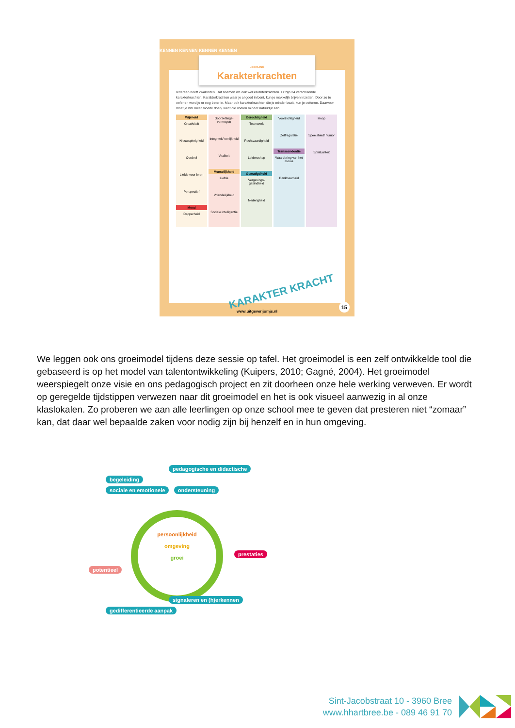KENNEN KENNEN KENNEN KENNEN
LEERLING
Karakterkrachten
Iedereen heeft kwaliteiten. Dat noemen we ook wel karakterkrachten. Er zijn 24 verschillende karakterkrachten. Karakterkrachten waar je al goed in bent, kun je makkelijk blijven inzetten. Door ze te oefenen word je er nog beter in. Maar ook karakterkrachten die je minder bezit, kun je oefenen. Daarvoor moet je wel meer moeite doen, want die voelen minder natuurlijk aan.
Wijsheid
Creativiteit
Nieuwsgierigheid
Oordeel
Liefde voor leren
Perspectief
Moed
Dapperheid
Doorzettings-vermogen
Integriteit/ eerlijkheid
Vitaliteit
Menselijkheid
Liefde
Vriendelijkheid
Sociale intelligentie
Gerechtigheid
Teamwerk
Rechtvaardigheid
Leiderschap
Gematigdheid
Vergevings-gezindheid
Nederigheid
Voorzichtigheid
Zelfregulatie
Transcendentie
Waardering van het mooie
Dankbaarheid
Hoop
Speelsheid/ humor
Spiritualiteit
KARAKTER KRACHT
www.uitgeverijomjs.nl 15
We leggen ook ons groeimodel tijdens deze sessie op tafel. Het groeimodel is een zelf ontwikkelde tool die gebaseerd is op het model van talentontwikkeling (Kuipers, 2010; Gagné, 2004). Het groeimodel weerspiegelt onze visie en ons pedagogisch project en zit doorheen onze hele werking verweven. Er wordt op geregelde tijdstippen verwezen naar dit groeimodel en het is ook visueel aanwezig in al onze klaslokalen. Zo proberen we aan alle leerlingen op onze school mee te geven dat presteren niet “zomaar” kan, dat daar wel bepaalde zaken voor nodig zijn bij henzelf en in hun omgeving.
pedagogische en didactische
begeleiding
sociale en emotionele ondersteuning
persoonlijkheid
omgeving
groei
prestaties
potentieel
signaleren en (h)erkennen
gedifferentieerde aanpak
Sint-Jacobstraat 10 - 3960 Bree
www.hhartbree.be - 089 46 91 70